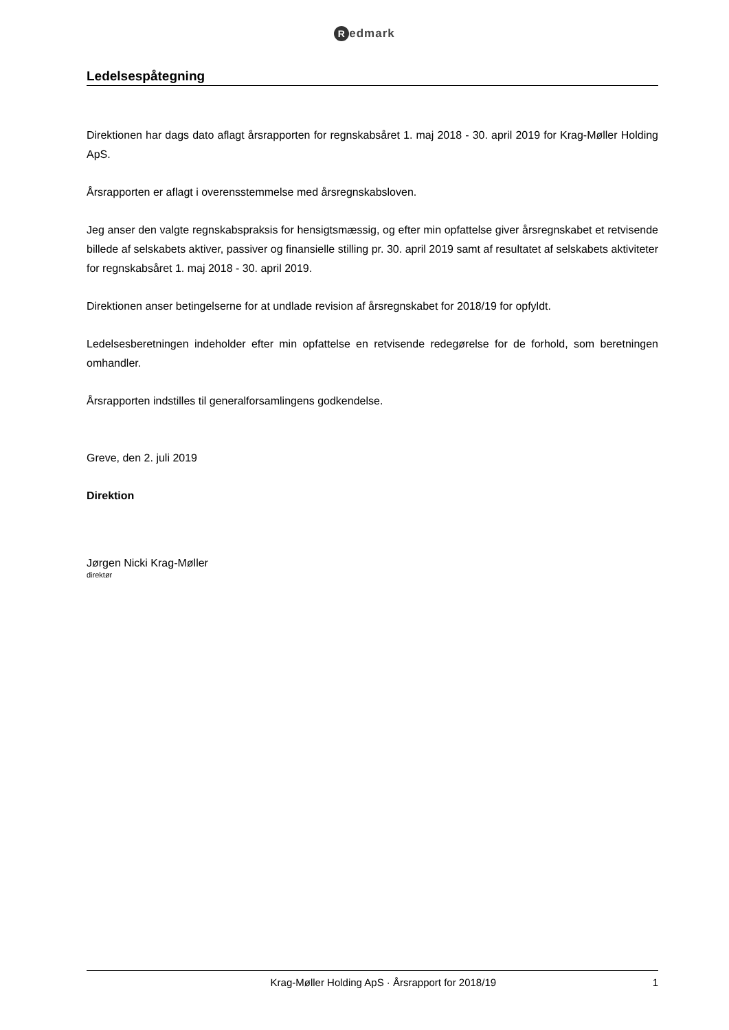Redmark
Ledelsespåtegning
Direktionen har dags dato aflagt årsrapporten for regnskabsåret 1. maj 2018 - 30. april 2019 for Krag-Møller Holding ApS.
Årsrapporten er aflagt i overensstemmelse med årsregnskabsloven.
Jeg anser den valgte regnskabspraksis for hensigtsmæssig, og efter min opfattelse giver årsregnskabet et retvisende billede af selskabets aktiver, passiver og finansielle stilling pr. 30. april 2019 samt af resultatet af selskabets aktiviteter for regnskabsåret 1. maj 2018 - 30. april 2019.
Direktionen anser betingelserne for at undlade revision af årsregnskabet for 2018/19 for opfyldt.
Ledelsesberetningen indeholder efter min opfattelse en retvisende redegørelse for de forhold, som beretningen omhandler.
Årsrapporten indstilles til generalforsamlingens godkendelse.
Greve, den 2. juli 2019
Direktion
Jørgen Nicki Krag-Møller
direktør
Krag-Møller Holding ApS · Årsrapport for 2018/19 1